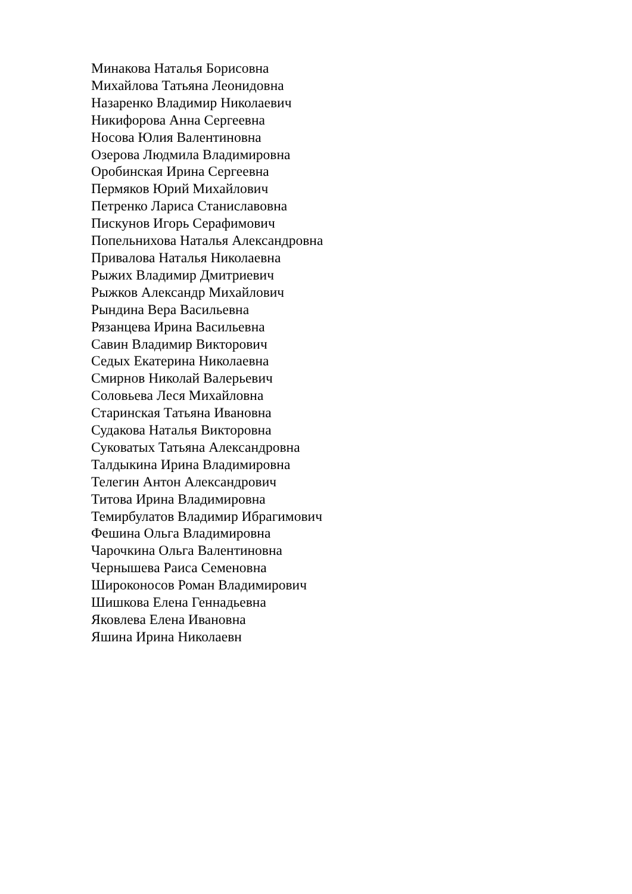Минакова Наталья Борисовна
Михайлова Татьяна Леонидовна
Назаренко Владимир Николаевич
Никифорова Анна Сергеевна
Носова Юлия Валентиновна
Озерова Людмила Владимировна
Оробинская Ирина Сергеевна
Пермяков Юрий Михайлович
Петренко Лариса Станиславовна
Пискунов Игорь Серафимович
Попельнихова Наталья Александровна
Привалова Наталья Николаевна
Рыжих Владимир Дмитриевич
Рыжков Александр Михайлович
Рындина Вера Васильевна
Рязанцева Ирина Васильевна
Савин Владимир Викторович
Седых Екатерина Николаевна
Смирнов Николай Валерьевич
Соловьева Леся Михайловна
Старинская Татьяна Ивановна
Судакова Наталья Викторовна
Суковатых Татьяна Александровна
Талдыкина Ирина Владимировна
Телегин Антон Александрович
Титова Ирина Владимировна
Темирбулатов Владимир Ибрагимович
Фешина Ольга Владимировна
Чарочкина Ольга Валентиновна
Чернышева Раиса Семеновна
Широконосов Роман Владимирович
Шишкова Елена Геннадьевна
Яковлева Елена Ивановна
Яшина Ирина Николаевн